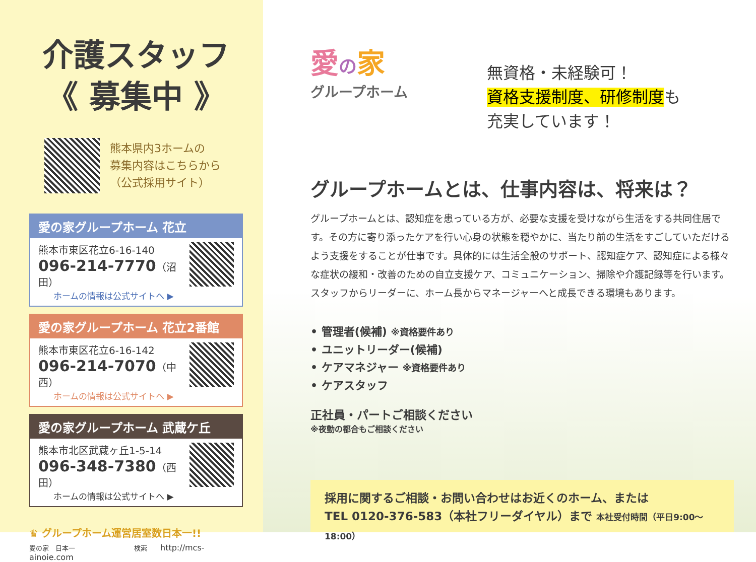介護スタッフ
《 募集中 》
熊本県内3ホームの
募集内容はこちらから
（公式採用サイト）
愛の家グループホーム 花立
熊本市東区花立6-16-140
096-214-7770（沼田）
ホームの情報は公式サイトへ ▶
愛の家グループホーム 花立2番館
熊本市東区花立6-16-142
096-214-7070（中西）
ホームの情報は公式サイトへ ▶
愛の家グループホーム 武蔵ケ丘
熊本市北区武蔵ヶ丘1-5-14
096-348-7380（西田）
ホームの情報は公式サイトへ ▶
♛ グループホーム運営居室数日本一!!
愛の家　日本一　　　　　　　　　検索　　http://mcs-ainoie.com
愛の家
グループホーム
無資格・未経験可！
資格支援制度、研修制度も
充実しています！
グループホームとは、仕事内容は、将来は？
グループホームとは、認知症を患っている方が、必要な支援を受けながら生活をする共同住居です。その方に寄り添ったケアを行い心身の状態を穏やかに、当たり前の生活をすごしていただけるよう支援をすることが仕事です。具体的には生活全般のサポート、認知症ケア、認知症による様々な症状の緩和・改善のための自立支援ケア、コミュニケーション、掃除や介護記録等を行います。スタッフからリーダーに、ホーム長からマネージャーへと成長できる環境もあります。
• 管理者(候補) ※資格要件あり
• ユニットリーダー(候補)
• ケアマネジャー ※資格要件あり
• ケアスタッフ
正社員・パートご相談ください
※夜勤の都合もご相談ください
採用に関するご相談・お問い合わせはお近くのホーム、または
TEL 0120-376-583（本社フリーダイヤル）まで 本社受付時間（平日9:00〜18:00）